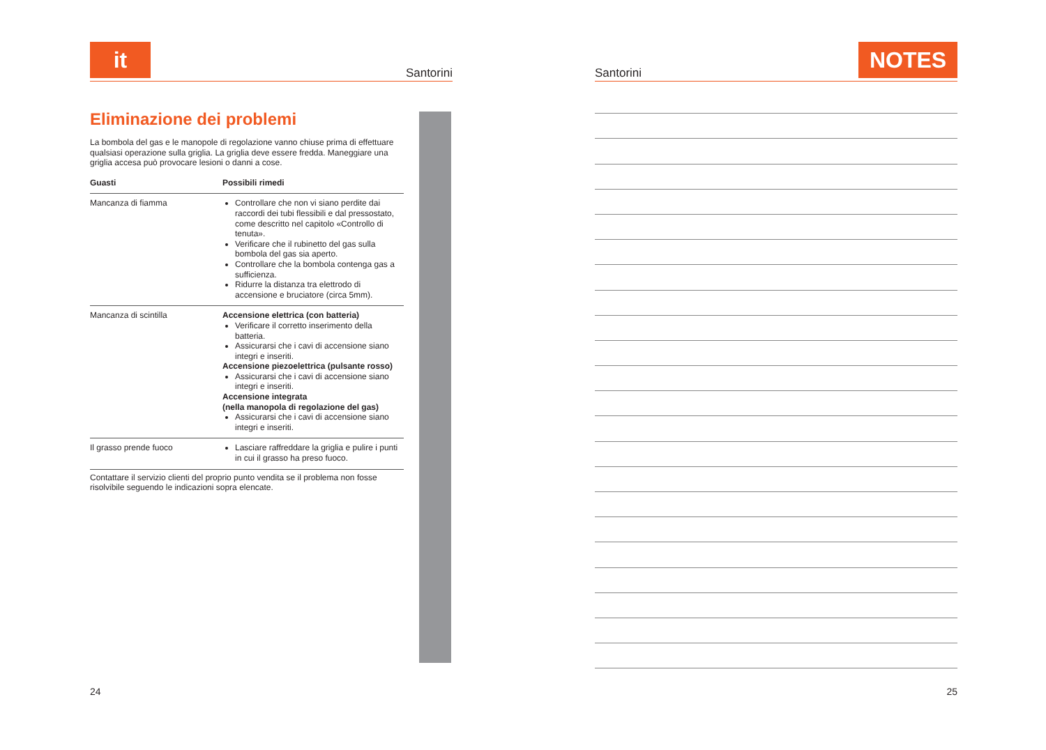it
Santorini
Eliminazione dei problemi
La bombola del gas e le manopole di regolazione vanno chiuse prima di effettuare qualsiasi operazione sulla griglia. La griglia deve essere fredda. Maneggiare una griglia accesa può provocare lesioni o danni a cose.
| Guasti | Possibili rimedi |
| --- | --- |
| Mancanza di fiamma | Controllare che non vi siano perdite dai raccordi dei tubi flessibili e dal pressostato, come descritto nel capitolo «Controllo di tenuta». Verificare che il rubinetto del gas sulla bombola del gas sia aperto. Controllare che la bombola contenga gas a sufficienza. Ridurre la distanza tra elettrodo di accensione e bruciatore (circa 5mm). |
| Mancanza di scintilla | Accensione elettrica (con batteria) Verificare il corretto inserimento della batteria. Assicurarsi che i cavi di accensione siano integri e inseriti. Accensione piezoelettrica (pulsante rosso) Assicurarsi che i cavi di accensione siano integri e inseriti. Accensione integrata (nella manopola di regolazione del gas) Assicurarsi che i cavi di accensione siano integri e inseriti. |
| Il grasso prende fuoco | Lasciare raffreddare la griglia e pulire i punti in cui il grasso ha preso fuoco. |
Contattare il servizio clienti del proprio punto vendita se il problema non fosse risolvibile seguendo le indicazioni sopra elencate.
24
Santorini
NOTES
25